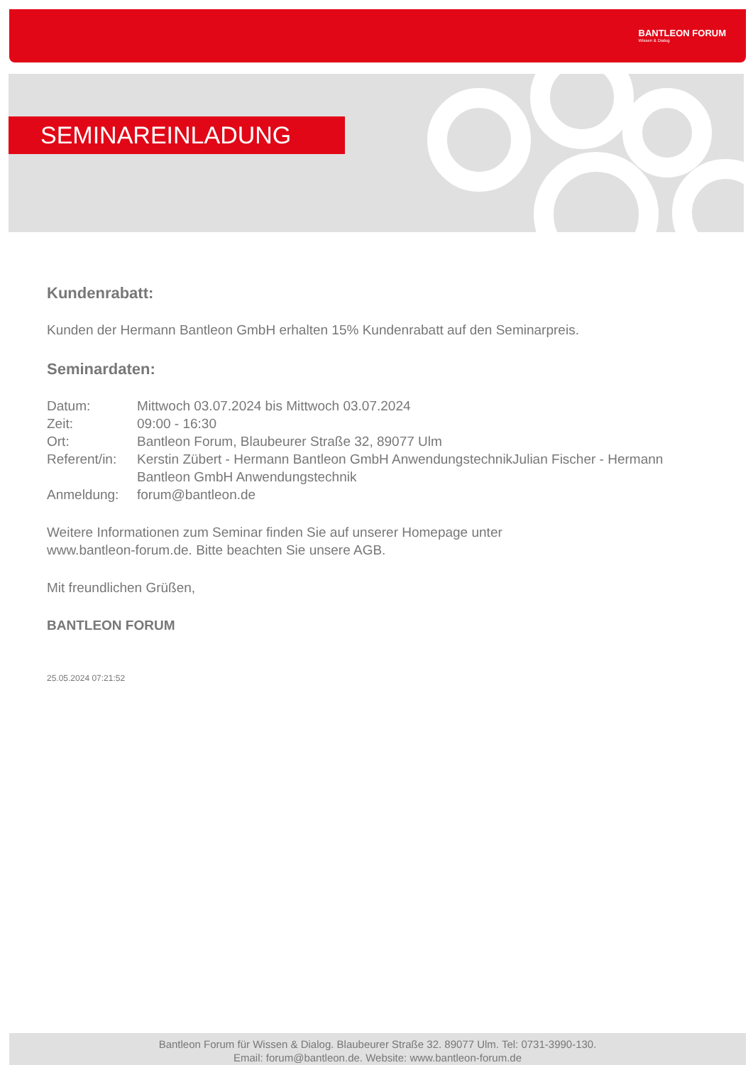BANTLEON FORUM
Wissen & Dialog
SEMINAREINLADUNG
Kundenrabatt:
Kunden der Hermann Bantleon GmbH erhalten 15% Kundenrabatt auf den Seminarpreis.
Seminardaten:
| Datum: | Mittwoch 03.07.2024 bis Mittwoch 03.07.2024 |
| Zeit: | 09:00 - 16:30 |
| Ort: | Bantleon Forum, Blaubeurer Straße 32, 89077 Ulm |
| Referent/in: | Kerstin Zübert - Hermann Bantleon GmbH AnwendungstechnikJulian Fischer - Hermann Bantleon GmbH Anwendungstechnik |
| Anmeldung: | forum@bantleon.de |
Weitere Informationen zum Seminar finden Sie auf unserer Homepage unter
www.bantleon-forum.de. Bitte beachten Sie unsere AGB.
Mit freundlichen Grüßen,
BANTLEON FORUM
25.05.2024 07:21:52
Bantleon Forum für Wissen & Dialog. Blaubeurer Straße 32. 89077 Ulm. Tel: 0731-3990-130.
Email: forum@bantleon.de. Website: www.bantleon-forum.de